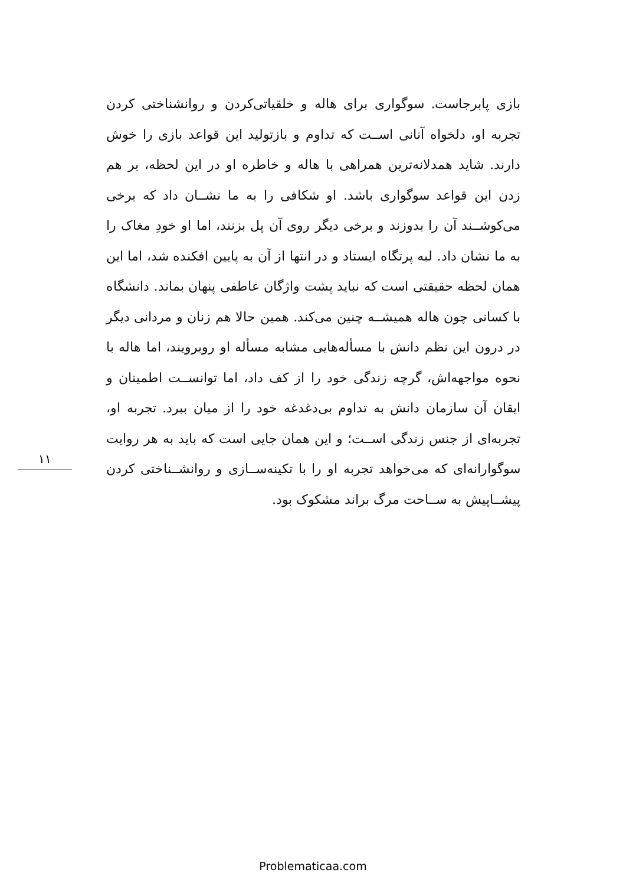۱۱
بازی پابرجاست. سوگواری برای هاله و خلقیاتی‌کردن و روانشناختی کردن تجربه او، دلخواه آنانی اســت که تداوم و بازتولید این قواعد بازی را خوش دارند. شاید همدلانه‌ترین همراهی با هاله و خاطره او در این لحظه، بر هم زدن این قواعد سوگواری باشد. او شکافی را به ما نشــان داد که برخی می‌کوشــند آن را بدوزند و برخی دیگر روی آن پل بزنند، اما او خودِ مغاک را به ما نشان داد. لبه پرتگاه ایستاد و در انتها از آن به پایین افکنده شد، اما این همان لحظه حقیقتی است که نباید پشت واژگان عاطفی پنهان بماند. دانشگاه با کسانی چون هاله همیشــه چنین می‌کند. همین حالا هم زنان و مردانی دیگر در درون این نظم دانش با مسأله‌هایی مشابه مسأله او روبرویند، اما هاله با نحوه مواجهه‌اش، گرچه زندگی خود را از کف داد، اما توانســت اطمینان و ایقان آن سازمان دانش به تداوم بی‌دغدغه خود را از میان ببرد. تجربه او، تجربه‌ای از جنس زندگی اســت؛ و این همان جایی است که باید به هر روایت سوگوارانه‌ای که می‌خواهد تجربه او را با تکینه‌ســازی و روانشــناختی کردن پیشــاپیش به ســاحت مرگ براند مشکوک بود.
Problematicaa.com